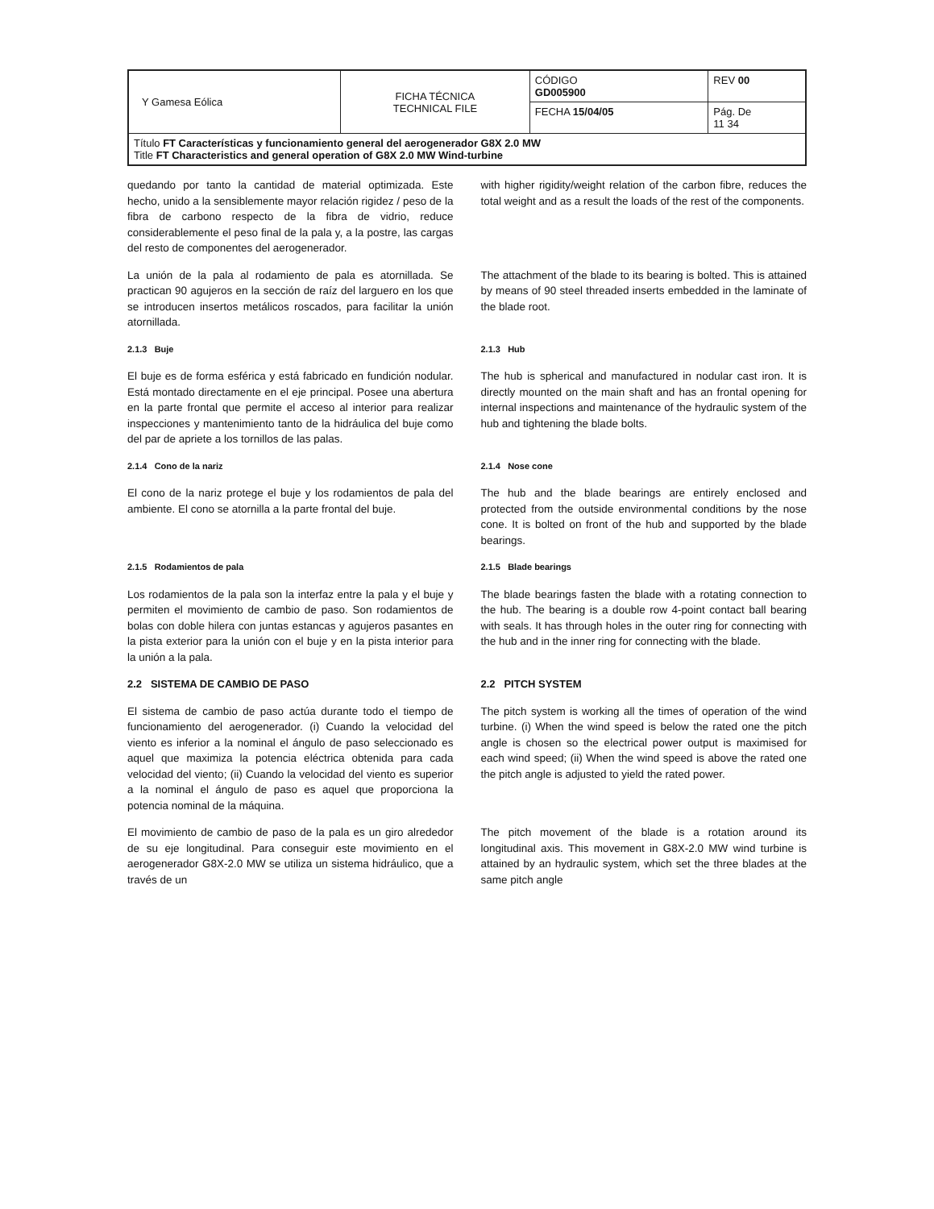| Y Gamesa Eólica | FICHA TÉCNICA TECHNICAL FILE | CÓDIGO GD005900 | REV 00 |
| | | FECHA 15/04/05 | Pág. De 11 34 |
| Título FT Características y funcionamiento general del aerogenerador G8X 2.0 MW Title FT Characteristics and general operation of G8X 2.0 MW Wind-turbine | | | |
quedando por tanto la cantidad de material optimizada. Este hecho, unido a la sensiblemente mayor relación rigidez / peso de la fibra de carbono respecto de la fibra de vidrio, reduce considerablemente el peso final de la pala y, a la postre, las cargas del resto de componentes del aerogenerador.
with higher rigidity/weight relation of the carbon fibre, reduces the total weight and as a result the loads of the rest of the components.
La unión de la pala al rodamiento de pala es atornillada. Se practican 90 agujeros en la sección de raíz del larguero en los que se introducen insertos metálicos roscados, para facilitar la unión atornillada.
The attachment of the blade to its bearing is bolted. This is attained by means of 90 steel threaded inserts embedded in the laminate of the blade root.
2.1.3 Buje 2.1.3 Hub
El buje es de forma esférica y está fabricado en fundición nodular. Está montado directamente en el eje principal. Posee una abertura en la parte frontal que permite el acceso al interior para realizar inspecciones y mantenimiento tanto de la hidráulica del buje como del par de apriete a los tornillos de las palas.
The hub is spherical and manufactured in nodular cast iron. It is directly mounted on the main shaft and has an frontal opening for internal inspections and maintenance of the hydraulic system of the hub and tightening the blade bolts.
2.1.4 Cono de la nariz 2.1.4 Nose cone
El cono de la nariz protege el buje y los rodamientos de pala del ambiente. El cono se atornilla a la parte frontal del buje.
The hub and the blade bearings are entirely enclosed and protected from the outside environmental conditions by the nose cone. It is bolted on front of the hub and supported by the blade bearings.
2.1.5 Rodamientos de pala 2.1.5 Blade bearings
Los rodamientos de la pala son la interfaz entre la pala y el buje y permiten el movimiento de cambio de paso. Son rodamientos de bolas con doble hilera con juntas estancas y agujeros pasantes en la pista exterior para la unión con el buje y en la pista interior para la unión a la pala.
The blade bearings fasten the blade with a rotating connection to the hub. The bearing is a double row 4-point contact ball bearing with seals. It has through holes in the outer ring for connecting with the hub and in the inner ring for connecting with the blade.
2.2 SISTEMA DE CAMBIO DE PASO
2.2 PITCH SYSTEM
El sistema de cambio de paso actúa durante todo el tiempo de funcionamiento del aerogenerador. (i) Cuando la velocidad del viento es inferior a la nominal el ángulo de paso seleccionado es aquel que maximiza la potencia eléctrica obtenida para cada velocidad del viento; (ii) Cuando la velocidad del viento es superior a la nominal el ángulo de paso es aquel que proporciona la potencia nominal de la máquina.
The pitch system is working all the times of operation of the wind turbine. (i) When the wind speed is below the rated one the pitch angle is chosen so the electrical power output is maximised for each wind speed; (ii) When the wind speed is above the rated one the pitch angle is adjusted to yield the rated power.
El movimiento de cambio de paso de la pala es un giro alrededor de su eje longitudinal. Para conseguir este movimiento en el aerogenerador G8X-2.0 MW se utiliza un sistema hidráulico, que a través de un
The pitch movement of the blade is a rotation around its longitudinal axis. This movement in G8X-2.0 MW wind turbine is attained by an hydraulic system, which set the three blades at the same pitch angle